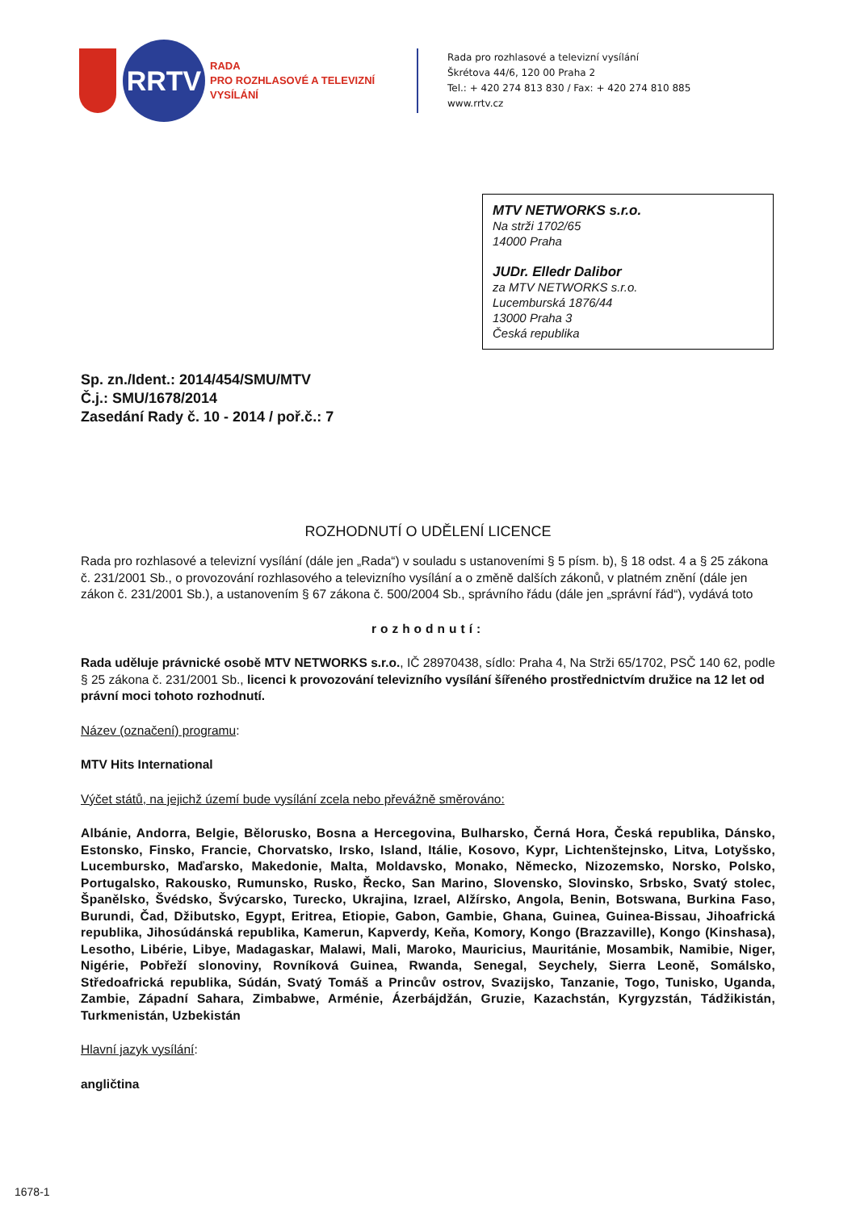RRTV
RADA
PRO ROZHLASOVÉ A TELEVIZNÍ
VYSÍLÁNÍ
Rada pro rozhlasové a televizní vysílání
Škrétova 44/6, 120 00 Praha 2
Tel.: + 420 274 813 830 / Fax: + 420 274 810 885
www.rrtv.cz
MTV NETWORKS s.r.o.
Na strži 1702/65
14000 Praha
JUDr. Elledr Dalibor
za MTV NETWORKS s.r.o.
Lucemburská 1876/44
13000 Praha 3
Česká republika
Sp. zn./Ident.: 2014/454/SMU/MTV
Č.j.: SMU/1678/2014
Zasedání Rady č. 10 - 2014 / poř.č.: 7
ROZHODNUTÍ O UDĚLENÍ LICENCE
Rada pro rozhlasové a televizní vysílání (dále jen „Rada“) v souladu s ustanoveními § 5 písm. b), § 18 odst. 4 a § 25 zákona č. 231/2001 Sb., o provozování rozhlasového a televizního vysílání a o změně dalších zákonů, v platném znění (dále jen zákon č. 231/2001 Sb.), a ustanovením § 67 zákona č. 500/2004 Sb., správního řádu (dále jen „správní řád“), vydává toto
rozhodnutí:
Rada uděluje právnické osobě MTV NETWORKS s.r.o., IČ 28970438, sídlo: Praha 4, Na Strži 65/1702, PSČ 140 62, podle § 25 zákona č. 231/2001 Sb., licenci k provozování televizního vysílání šířeného prostřednictvím družice na 12 let od právní moci tohoto rozhodnutí.
Název (označení) programu:
MTV Hits International
Výčet států, na jejichž území bude vysílání zcela nebo převážně směrováno:
Albánie, Andorra, Belgie, Bělorusko, Bosna a Hercegovina, Bulharsko, Černá Hora, Česká republika, Dánsko, Estonsko, Finsko, Francie, Chorvatsko, Irsko, Island, Itálie, Kosovo, Kypr, Lichtenštejnsko, Litva, Lotyšsko, Lucembursko, Maďarsko, Makedonie, Malta, Moldavsko, Monako, Německo, Nizozemsko, Norsko, Polsko, Portugalsko, Rakousko, Rumunsko, Rusko, Řecko, San Marino, Slovensko, Slovinsko, Srbsko, Svatý stolec, Španělsko, Švédsko, Švýcarsko, Turecko, Ukrajina, Izrael, Alžírsko, Angola, Benin, Botswana, Burkina Faso, Burundi, Čad, Džibutsko, Egypt, Eritrea, Etiopie, Gabon, Gambie, Ghana, Guinea, Guinea-Bissau, Jihoafrická republika, Jihosúdánská republika, Kamerun, Kapverdy, Keňa, Komory, Kongo (Brazzaville), Kongo (Kinshasa), Lesotho, Libérie, Libye, Madagaskar, Malawi, Mali, Maroko, Mauricius, Mauritánie, Mosambik, Namibie, Niger, Nigérie, Pobřeží slonoviny, Rovníková Guinea, Rwanda, Senegal, Seychely, Sierra Leoně, Somálsko, Středoafrická republika, Súdán, Svatý Tomáš a Princův ostrov, Svazijsko, Tanzanie, Togo, Tunisko, Uganda, Zambie, Západní Sahara, Zimbabwe, Arménie, Ázerbájdžán, Gruzie, Kazachstán, Kyrgyzstán, Tádžikistán, Turkmenistán, Uzbekistán
Hlavní jazyk vysílání:
angličtina
1678-1